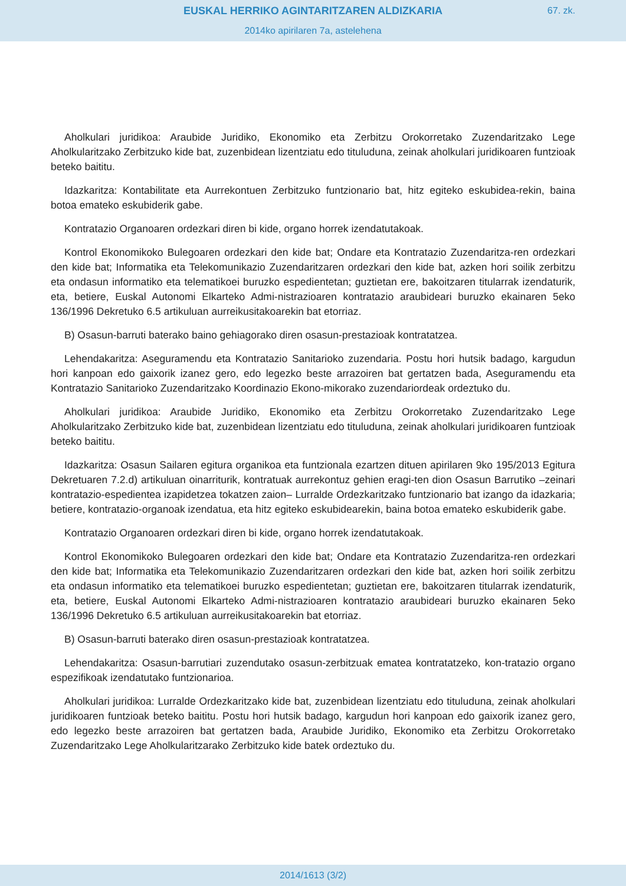EUSKAL HERRIKO AGINTARITZAREN ALDIZKARIA
67. zk.
2014ko apirilaren 7a, astelehena
Aholkulari juridikoa: Araubide Juridiko, Ekonomiko eta Zerbitzu Orokorretako Zuzendaritzako Lege Aholkularitzako Zerbitzuko kide bat, zuzenbidean lizentziatu edo tituluduna, zeinak aholkulari juridikoaren funtzioak beteko baititu.
Idazkaritza: Kontabilitate eta Aurrekontuen Zerbitzuko funtzionario bat, hitz egiteko eskubidea-rekin, baina botoa emateko eskubiderik gabe.
Kontratazio Organoaren ordezkari diren bi kide, organo horrek izendatutakoak.
Kontrol Ekonomikoko Bulegoaren ordezkari den kide bat; Ondare eta Kontratazio Zuzendaritza-ren ordezkari den kide bat; Informatika eta Telekomunikazio Zuzendaritzaren ordezkari den kide bat, azken hori soilik zerbitzu eta ondasun informatiko eta telematikoei buruzko espedientetan; guztietan ere, bakoitzaren titularrak izendaturik, eta, betiere, Euskal Autonomi Elkarteko Admi-nistrazioaren kontratazio araubideari buruzko ekainaren 5eko 136/1996 Dekretuko 6.5 artikuluan aurreikusitakoarekin bat etorriaz.
B) Osasun-barruti baterako baino gehiagorako diren osasun-prestazioak kontratatzea.
Lehendakaritza: Aseguramendu eta Kontratazio Sanitarioko zuzendaria. Postu hori hutsik badago, kargudun hori kanpoan edo gaixorik izanez gero, edo legezko beste arrazoiren bat gertatzen bada, Aseguramendu eta Kontratazio Sanitarioko Zuzendaritzako Koordinazio Ekono-mikorako zuzendariordeak ordeztuko du.
Aholkulari juridikoa: Araubide Juridiko, Ekonomiko eta Zerbitzu Orokorretako Zuzendaritzako Lege Aholkularitzako Zerbitzuko kide bat, zuzenbidean lizentziatu edo tituluduna, zeinak aholkulari juridikoaren funtzioak beteko baititu.
Idazkaritza: Osasun Sailaren egitura organikoa eta funtzionala ezartzen dituen apirilaren 9ko 195/2013 Egitura Dekretuaren 7.2.d) artikuluan oinarriturik, kontratuak aurrekontuz gehien eragi-ten dion Osasun Barrutiko –zeinari kontratazio-espedientea izapidetzea tokatzen zaion– Lurralde Ordezkaritzako funtzionario bat izango da idazkaria; betiere, kontratazio-organoak izendatua, eta hitz egiteko eskubidearekin, baina botoa emateko eskubiderik gabe.
Kontratazio Organoaren ordezkari diren bi kide, organo horrek izendatutakoak.
Kontrol Ekonomikoko Bulegoaren ordezkari den kide bat; Ondare eta Kontratazio Zuzendaritza-ren ordezkari den kide bat; Informatika eta Telekomunikazio Zuzendaritzaren ordezkari den kide bat, azken hori soilik zerbitzu eta ondasun informatiko eta telematikoei buruzko espedientetan; guztietan ere, bakoitzaren titularrak izendaturik, eta, betiere, Euskal Autonomi Elkarteko Admi-nistrazioaren kontratazio araubideari buruzko ekainaren 5eko 136/1996 Dekretuko 6.5 artikuluan aurreikusitakoarekin bat etorriaz.
B) Osasun-barruti baterako diren osasun-prestazioak kontratatzea.
Lehendakaritza: Osasun-barrutiari zuzendutako osasun-zerbitzuak ematea kontratatzeko, kon-tratazio organo espezifikoak izendatutako funtzionarioa.
Aholkulari juridikoa: Lurralde Ordezkaritzako kide bat, zuzenbidean lizentziatu edo tituluduna, zeinak aholkulari juridikoaren funtzioak beteko baititu. Postu hori hutsik badago, kargudun hori kanpoan edo gaixorik izanez gero, edo legezko beste arrazoiren bat gertatzen bada, Araubide Juridiko, Ekonomiko eta Zerbitzu Orokorretako Zuzendaritzako Lege Aholkularitzarako Zerbitzuko kide batek ordeztuko du.
2014/1613 (3/2)